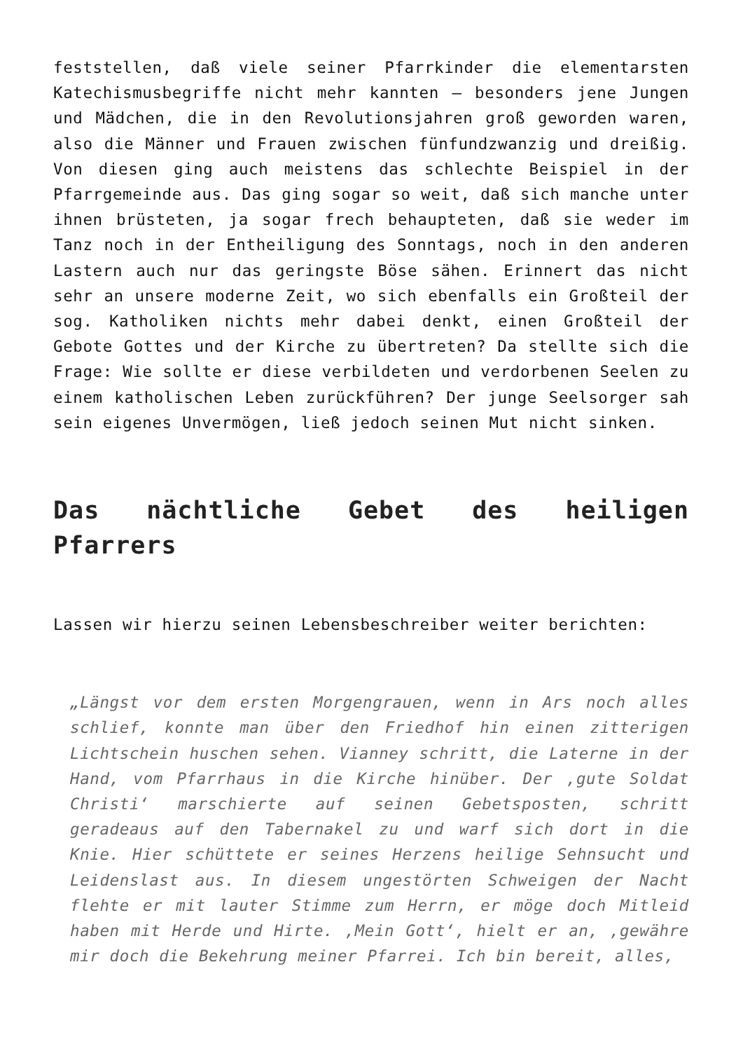feststellen, daß viele seiner Pfarrkinder die elementarsten Katechismusbegriffe nicht mehr kannten – besonders jene Jungen und Mädchen, die in den Revolutionsjahren groß geworden waren, also die Männer und Frauen zwischen fünfundzwanzig und dreißig. Von diesen ging auch meistens das schlechte Beispiel in der Pfarrgemeinde aus. Das ging sogar so weit, daß sich manche unter ihnen brüsteten, ja sogar frech behaupteten, daß sie weder im Tanz noch in der Entheiligung des Sonntags, noch in den anderen Lastern auch nur das geringste Böse sähen. Erinnert das nicht sehr an unsere moderne Zeit, wo sich ebenfalls ein Großteil der sog. Katholiken nichts mehr dabei denkt, einen Großteil der Gebote Gottes und der Kirche zu übertreten? Da stellte sich die Frage: Wie sollte er diese verbildeten und verdorbenen Seelen zu einem katholischen Leben zurückführen? Der junge Seelsorger sah sein eigenes Unvermögen, ließ jedoch seinen Mut nicht sinken.
Das nächtliche Gebet des heiligen Pfarrers
Lassen wir hierzu seinen Lebensbeschreiber weiter berichten:
„Längst vor dem ersten Morgengrauen, wenn in Ars noch alles schlief, konnte man über den Friedhof hin einen zitterigen Lichtschein huschen sehen. Vianney schritt, die Laterne in der Hand, vom Pfarrhaus in die Kirche hinüber. Der ‚gute Soldat Christi‘ marschierte auf seinen Gebetsposten, schritt geradeaus auf den Tabernakel zu und warf sich dort in die Knie. Hier schüttete er seines Herzens heilige Sehnsucht und Leidenslast aus. In diesem ungestörten Schweigen der Nacht flehte er mit lauter Stimme zum Herrn, er möge doch Mitleid haben mit Herde und Hirte. ‚Mein Gott‘, hielt er an, ‚gewähre mir doch die Bekehrung meiner Pfarrei. Ich bin bereit, alles,